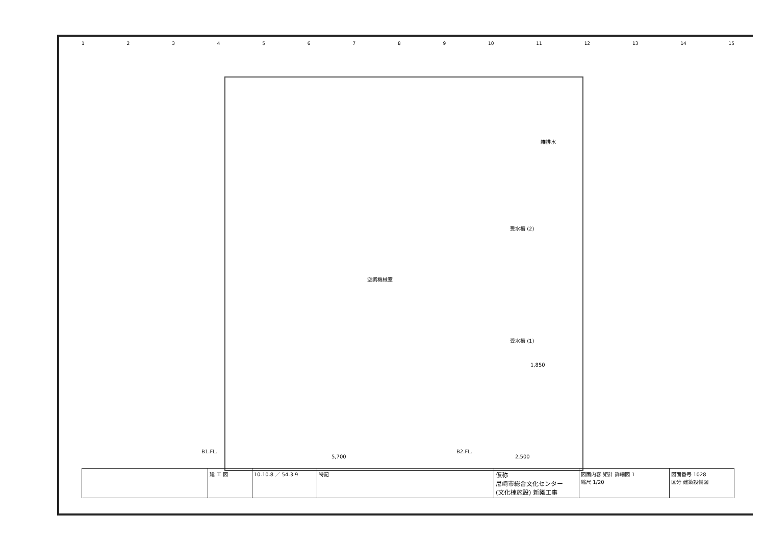1 2 3 4 5 6 7 8 9 10 11 12 13 14 15
空調機械室
受水槽 (2)
受水槽 (1)
雑排水
B1.FL. B2.FL.
5,700 2,500
1,850
| | 建 工 図 | 10.10.8 ／ 54.3.9 | 特記 | 仮称 尼崎市総合文化センター (文化棟施設) 新築工事 | 図面内容 矩計 詳細図 1 縮尺 1/20 | 図面番号 1028 区分 建築設備図 |